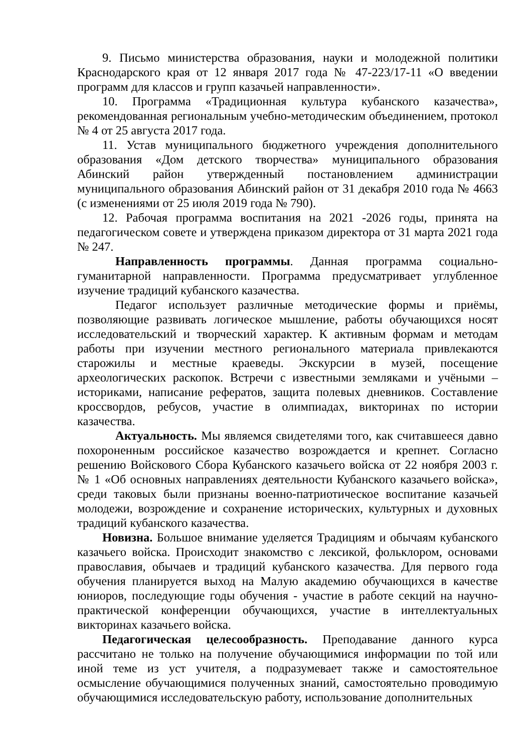9. Письмо министерства образования, науки и молодежной политики Краснодарского края от 12 января 2017 года № 47-223/17-11 «О введении программ для классов и групп казачьей направленности».
10. Программа «Традиционная культура кубанского казачества», рекомендованная региональным учебно-методическим объединением, протокол № 4 от 25 августа 2017 года.
11. Устав муниципального бюджетного учреждения дополнительного образования «Дом детского творчества» муниципального образования Абинский район утвержденный постановлением администрации муниципального образования Абинский район от 31 декабря 2010 года № 4663 (с изменениями от 25 июля 2019 года № 790).
12. Рабочая программа воспитания на 2021 -2026 годы, принята на педагогическом совете и утверждена приказом директора от 31 марта 2021 года № 247.
Направленность программы. Данная программа социально-гуманитарной направленности. Программа предусматривает углубленное изучение традиций кубанского казачества.
Педагог использует различные методические формы и приёмы, позволяющие развивать логическое мышление, работы обучающихся носят исследовательский и творческий характер. К активным формам и методам работы при изучении местного регионального материала привлекаются старожилы и местные краеведы. Экскурсии в музей, посещение археологических раскопок. Встречи с известными земляками и учёными – историками, написание рефератов, защита полевых дневников. Составление кроссвордов, ребусов, участие в олимпиадах, викторинах по истории казачества.
Актуальность. Мы являемся свидетелями того, как считавшееся давно похороненным российское казачество возрождается и крепнет. Согласно решению Войскового Сбора Кубанского казачьего войска от 22 ноября 2003 г. № 1 «Об основных направлениях деятельности Кубанского казачьего войска», среди таковых были признаны военно-патриотическое воспитание казачьей молодежи, возрождение и сохранение исторических, культурных и духовных традиций кубанского казачества.
Новизна. Большое внимание уделяется Традициям и обычаям кубанского казачьего войска. Происходит знакомство с лексикой, фольклором, основами православия, обычаев и традиций кубанского казачества. Для первого года обучения планируется выход на Малую академию обучающихся в качестве юниоров, последующие годы обучения - участие в работе секций на научно-практической конференции обучающихся, участие в интеллектуальных викторинах казачьего войска.
Педагогическая целесообразность. Преподавание данного курса рассчитано не только на получение обучающимися информации по той или иной теме из уст учителя, а подразумевает также и самостоятельное осмысление обучающимися полученных знаний, самостоятельно проводимую обучающимися исследовательскую работу, использование дополнительных